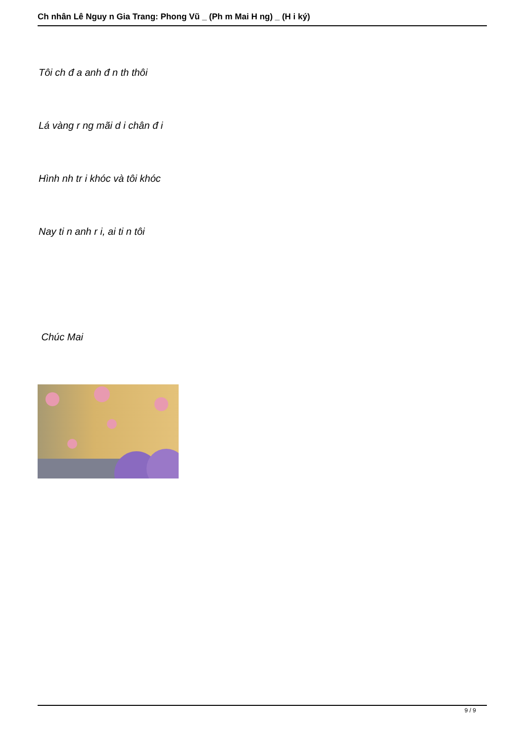Ch nhân Lê Nguy n Gia Trang: Phong Vũ _ (Ph m Mai H ng) _ (H i ký)
Tôi ch đ a anh đ n th thôi
Lá vàng r ng mãi d i chân đ i
Hình nh tr i khóc và tôi khóc
Nay ti n anh r i, ai ti n tôi
Chúc Mai
9 / 9